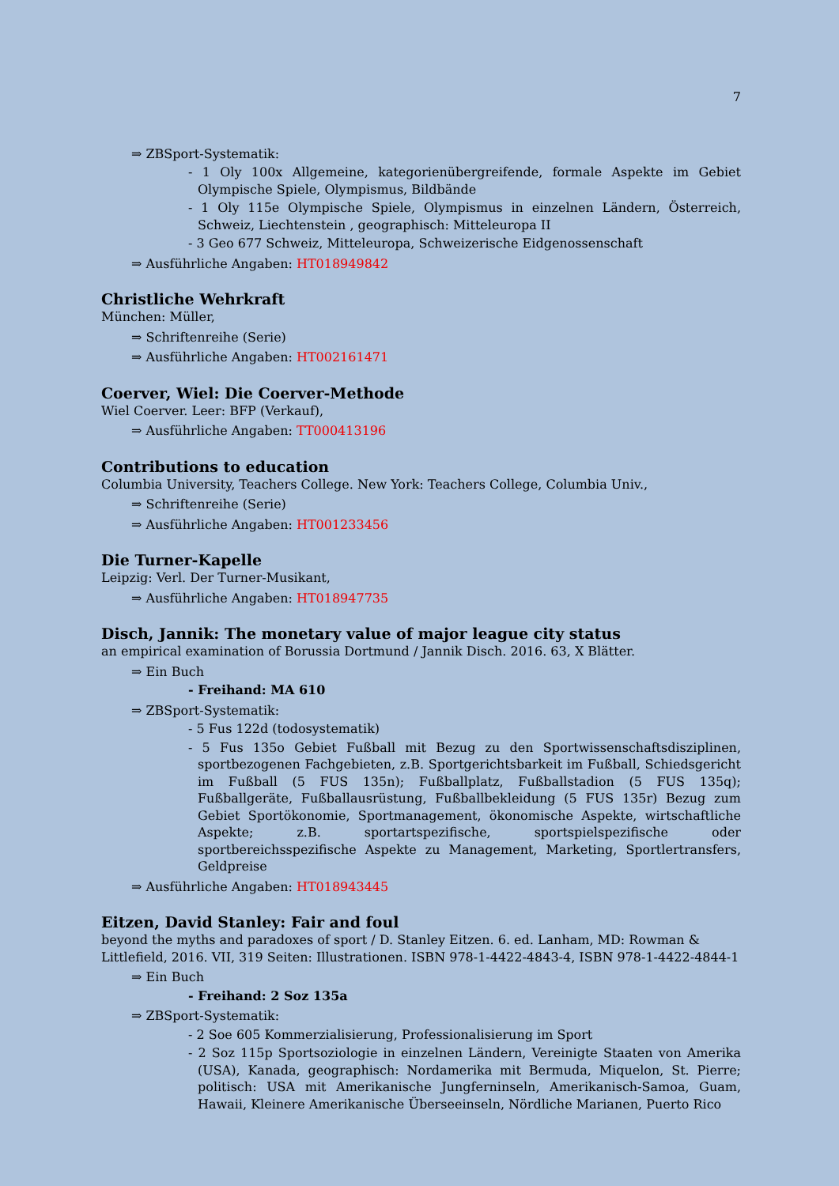7
⇒ ZBSport-Systematik:
- 1 Oly 100x Allgemeine, kategorienübergreifende, formale Aspekte im Gebiet Olympische Spiele, Olympismus, Bildbände
- 1 Oly 115e Olympische Spiele, Olympismus in einzelnen Ländern, Österreich, Schweiz, Liechtenstein , geographisch: Mitteleuropa II
- 3 Geo 677 Schweiz, Mitteleuropa, Schweizerische Eidgenossenschaft
⇒ Ausführliche Angaben: HT018949842
Christliche Wehrkraft
München: Müller,
⇒ Schriftenreihe (Serie)
⇒ Ausführliche Angaben: HT002161471
Coerver, Wiel: Die Coerver-Methode
Wiel Coerver. Leer: BFP (Verkauf),
⇒ Ausführliche Angaben: TT000413196
Contributions to education
Columbia University, Teachers College. New York: Teachers College, Columbia Univ.,
⇒ Schriftenreihe (Serie)
⇒ Ausführliche Angaben: HT001233456
Die Turner-Kapelle
Leipzig: Verl. Der Turner-Musikant,
⇒ Ausführliche Angaben: HT018947735
Disch, Jannik: The monetary value of major league city status
an empirical examination of Borussia Dortmund / Jannik Disch. 2016. 63, X Blätter.
⇒ Ein Buch
- Freihand: MA 610
⇒ ZBSport-Systematik:
- 5 Fus 122d (todosystematik)
- 5 Fus 135o Gebiet Fußball mit Bezug zu den Sportwissenschaftsdisziplinen, sportbezogenen Fachgebieten, z.B. Sportgerichtsbarkeit im Fußball, Schiedsgericht im Fußball (5 FUS 135n); Fußballplatz, Fußballstadion (5 FUS 135q); Fußballgeräte, Fußballausrüstung, Fußballbekleidung (5 FUS 135r) Bezug zum Gebiet Sportökonomie, Sportmanagement, ökonomische Aspekte, wirtschaftliche Aspekte; z.B. sportartspezifische, sportspielspezifische oder sportbereichsspezifische Aspekte zu Management, Marketing, Sportlertransfers, Geldpreise
⇒ Ausführliche Angaben: HT018943445
Eitzen, David Stanley: Fair and foul
beyond the myths and paradoxes of sport / D. Stanley Eitzen. 6. ed. Lanham, MD: Rowman & Littlefield, 2016. VII, 319 Seiten: Illustrationen. ISBN 978-1-4422-4843-4, ISBN 978-1-4422-4844-1
⇒ Ein Buch
- Freihand: 2 Soz 135a
⇒ ZBSport-Systematik:
- 2 Soe 605 Kommerzialisierung, Professionalisierung im Sport
- 2 Soz 115p Sportsoziologie in einzelnen Ländern, Vereinigte Staaten von Amerika (USA), Kanada, geographisch: Nordamerika mit Bermuda, Miquelon, St. Pierre; politisch: USA mit Amerikanische Jungferninseln, Amerikanisch-Samoa, Guam, Hawaii, Kleinere Amerikanische Überseeinseln, Nördliche Marianen, Puerto Rico